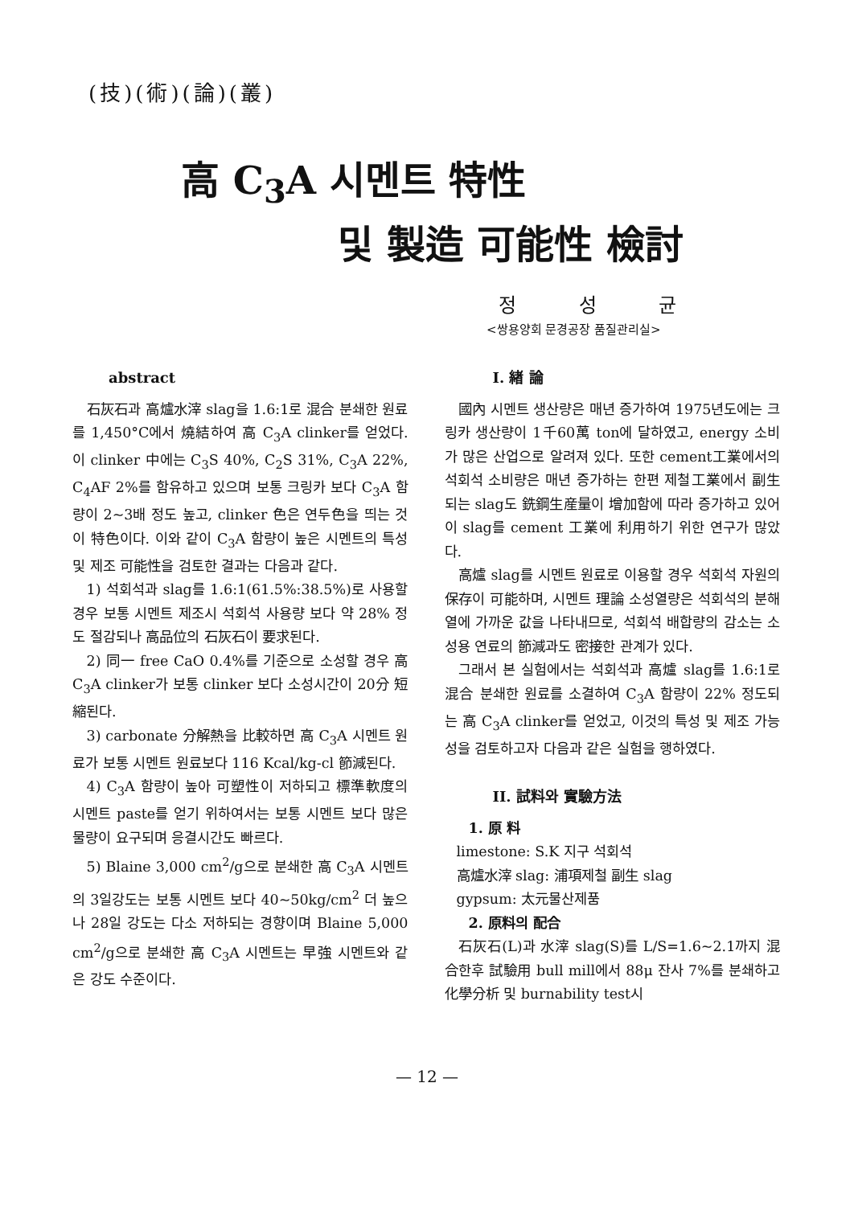(技)(術)(論)(叢)
高 C<sub>3</sub>A 시멘트 特性
및 製造 可能性 檢討
정 성 균
<쌍용양회 문경공장 품질관리실>
abstract
石灰石과 高爐水滓 slag을 1.6:1로 混合 분쇄한 원료를 1,450°C에서 燒結하여 高 C<sub>3</sub>A clinker를 얻었다. 이 clinker 中에는 C<sub>3</sub>S 40%, C<sub>2</sub>S 31%, C<sub>3</sub>A 22%, C<sub>4</sub>AF 2%를 함유하고 있으며 보통 크링카 보다 C<sub>3</sub>A 함량이 2~3배 정도 높고, clinker 色은 연두色을 띄는 것이 特色이다. 이와 같이 C<sub>3</sub>A 함량이 높은 시멘트의 특성 및 제조 可能性을 검토한 결과는 다음과 같다.
1) 석회석과 slag를 1.6:1(61.5%:38.5%)로 사용할 경우 보통 시멘트 제조시 석회석 사용량 보다 약 28% 정도 절감되나 高品位의 石灰石이 要求된다.
2) 同一 free CaO 0.4%를 기준으로 소성할 경우 高 C<sub>3</sub>A clinker가 보통 clinker 보다 소성시간이 20分 短縮된다.
3) carbonate 分解熱을 比較하면 高 C<sub>3</sub>A 시멘트 원료가 보통 시멘트 원료보다 116 Kcal/kg-cl 節減된다.
4) C<sub>3</sub>A 함량이 높아 可塑性이 저하되고 標準軟度의 시멘트 paste를 얻기 위하여서는 보통 시멘트 보다 많은 물량이 요구되며 응결시간도 빠르다.
5) Blaine 3,000 cm<sup>2</sup>/g으로 분쇄한 高 C<sub>3</sub>A 시멘트의 3일강도는 보통 시멘트 보다 40~50kg/cm<sup>2</sup> 더 높으나 28일 강도는 다소 저하되는 경향이며 Blaine 5,000 cm<sup>2</sup>/g으로 분쇄한 高 C<sub>3</sub>A 시멘트는 早強 시멘트와 같은 강도 수준이다.
I. 緖 論
國內 시멘트 생산량은 매년 증가하여 1975년도에는 크링카 생산량이 1千60萬 ton에 달하였고, energy 소비가 많은 산업으로 알려져 있다. 또한 cement工業에서의 석회석 소비량은 매년 증가하는 한편 제철工業에서 副生되는 slag도 銑鋼生産量이 增加함에 따라 증가하고 있어 이 slag를 cement 工業에 利用하기 위한 연구가 많았다.
高爐 slag를 시멘트 원료로 이용할 경우 석회석 자원의 保存이 可能하며, 시멘트 理論 소성열량은 석회석의 분해열에 가까운 값을 나타내므로, 석회석 배합량의 감소는 소성용 연료의 節減과도 密接한 관계가 있다.
그래서 본 실험에서는 석회석과 高爐 slag를 1.6:1로 混合 분쇄한 원료를 소결하여 C<sub>3</sub>A 함량이 22% 정도되는 高 C<sub>3</sub>A clinker를 얻었고, 이것의 특성 및 제조 가능성을 검토하고자 다음과 같은 실험을 행하였다.
II. 試料와 實驗方法
1. 原 料
limestone: S.K 지구 석회석
高爐水滓 slag: 浦項제철 副生 slag
gypsum: 太元물산제품
2. 原料의 配合
石灰石(L)과 水滓 slag(S)를 L/S=1.6~2.1까지 混合한후 試驗用 bull mill에서 88μ 잔사 7%를 분쇄하고 化學分析 및 burnability test시
— 12 —